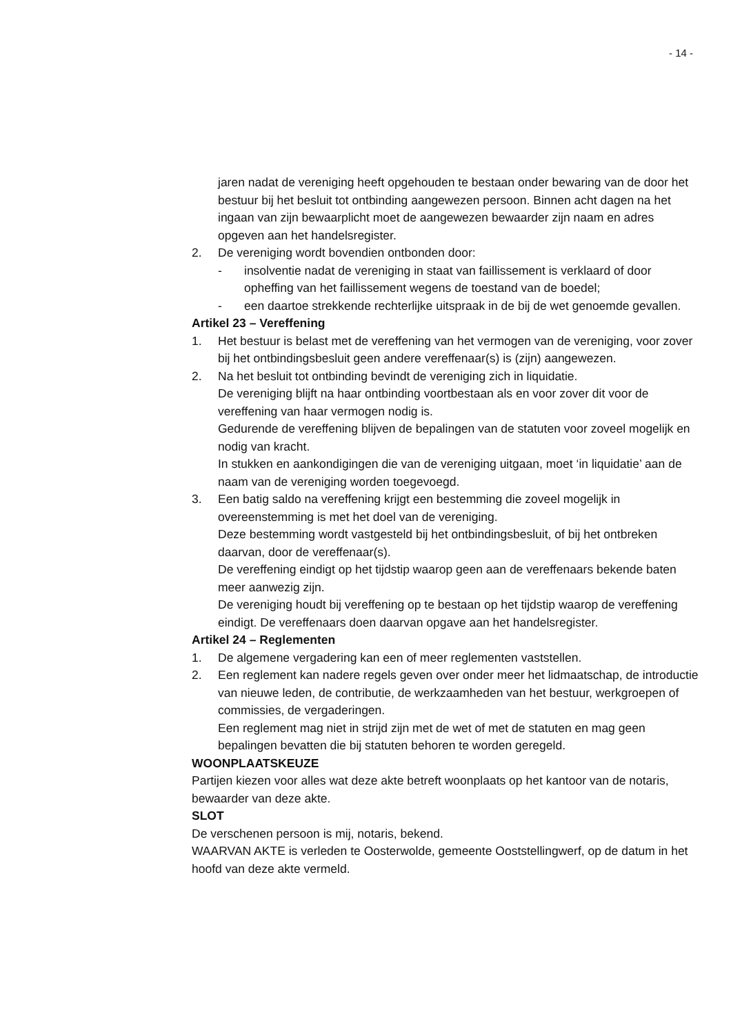- 14 -
jaren nadat de vereniging heeft opgehouden te bestaan onder bewaring van de door het bestuur bij het besluit tot ontbinding aangewezen persoon. Binnen acht dagen na het ingaan van zijn bewaarplicht moet de aangewezen bewaarder zijn naam en adres opgeven aan het handelsregister.
2. De vereniging wordt bovendien ontbonden door:
- insolventie nadat de vereniging in staat van faillissement is verklaard of door opheffing van het faillissement wegens de toestand van de boedel;
- een daartoe strekkende rechterlijke uitspraak in de bij de wet genoemde gevallen.
Artikel 23 – Vereffening
1. Het bestuur is belast met de vereffening van het vermogen van de vereniging, voor zover bij het ontbindingsbesluit geen andere vereffenaar(s) is (zijn) aangewezen.
2. Na het besluit tot ontbinding bevindt de vereniging zich in liquidatie.
De vereniging blijft na haar ontbinding voortbestaan als en voor zover dit voor de vereffening van haar vermogen nodig is.
Gedurende de vereffening blijven de bepalingen van de statuten voor zoveel mogelijk en nodig van kracht.
In stukken en aankondigingen die van de vereniging uitgaan, moet ‘in liquidatie’ aan de naam van de vereniging worden toegevoegd.
3. Een batig saldo na vereffening krijgt een bestemming die zoveel mogelijk in overeenstemming is met het doel van de vereniging.
Deze bestemming wordt vastgesteld bij het ontbindingsbesluit, of bij het ontbreken daarvan, door de vereffenaar(s).
De vereffening eindigt op het tijdstip waarop geen aan de vereffenaars bekende baten meer aanwezig zijn.
De vereniging houdt bij vereffening op te bestaan op het tijdstip waarop de vereffening eindigt. De vereffenaars doen daarvan opgave aan het handelsregister.
Artikel 24 – Reglementen
1. De algemene vergadering kan een of meer reglementen vaststellen.
2. Een reglement kan nadere regels geven over onder meer het lidmaatschap, de introductie van nieuwe leden, de contributie, de werkzaamheden van het bestuur, werkgroepen of commissies, de vergaderingen.
Een reglement mag niet in strijd zijn met de wet of met de statuten en mag geen bepalingen bevatten die bij statuten behoren te worden geregeld.
WOONPLAATSKEUZE
Partijen kiezen voor alles wat deze akte betreft woonplaats op het kantoor van de notaris, bewaarder van deze akte.
SLOT
De verschenen persoon is mij, notaris, bekend.
WAARVAN AKTE is verleden te Oosterwolde, gemeente Ooststellingwerf, op de datum in het hoofd van deze akte vermeld.